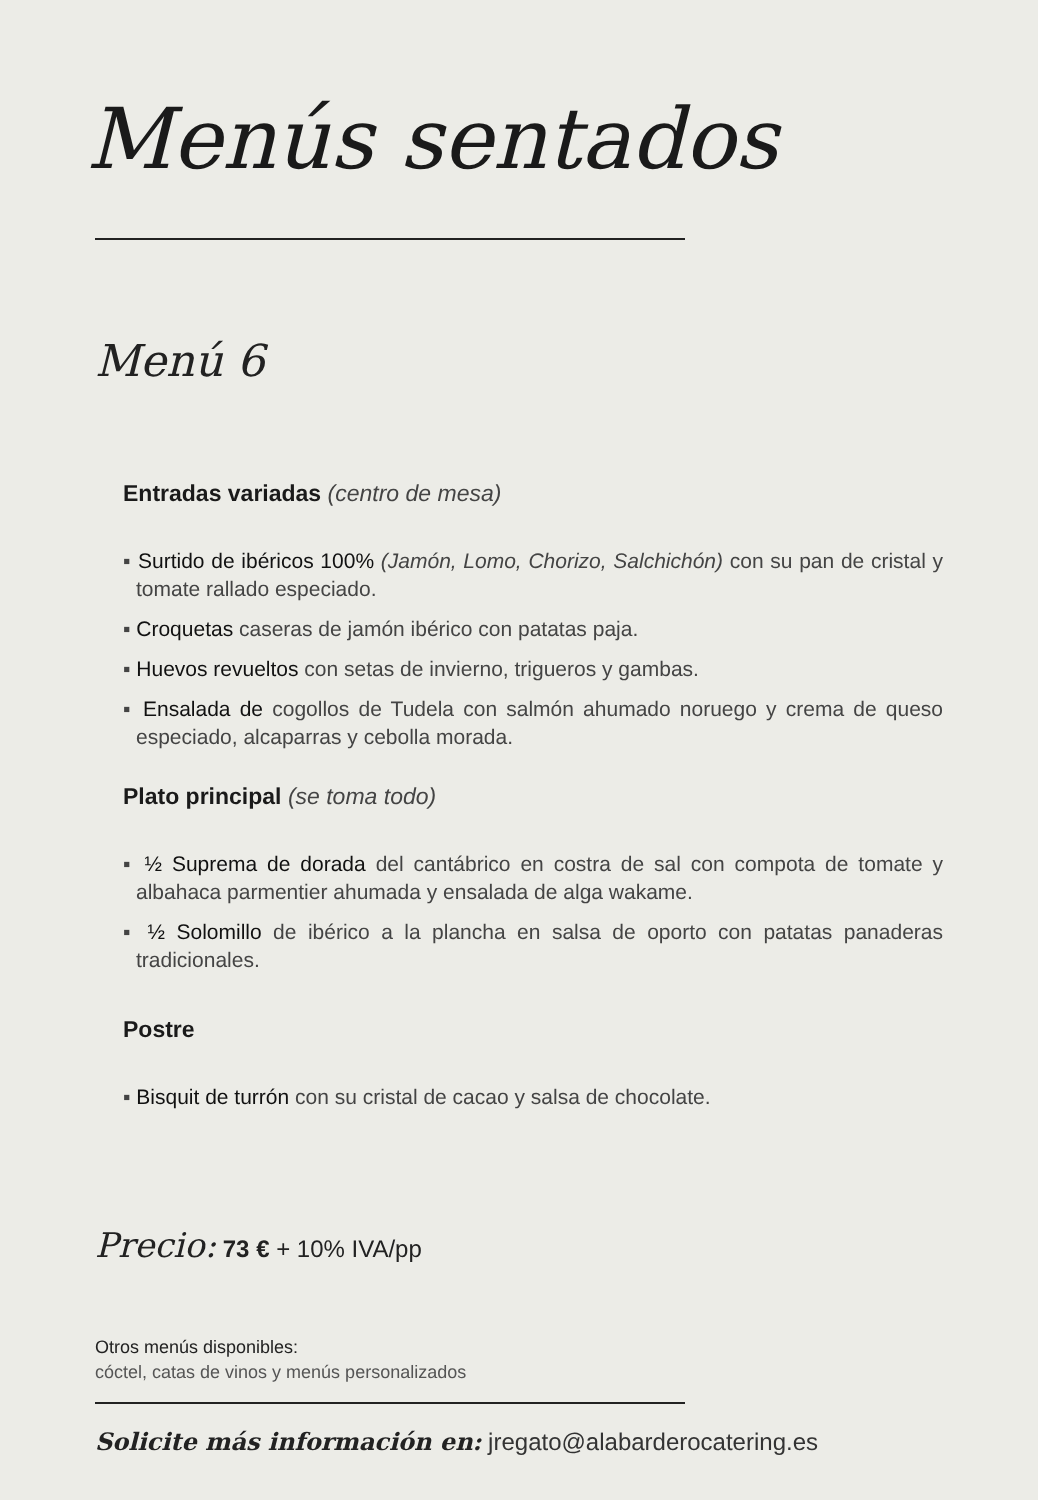Menús sentados
Menú 6
Entradas variadas (centro de mesa)
▪ Surtido de ibéricos 100% (Jamón, Lomo, Chorizo, Salchichón) con su pan de cristal y tomate rallado especiado.
▪ Croquetas caseras de jamón ibérico con patatas paja.
▪ Huevos revueltos con setas de invierno, trigueros y gambas.
▪ Ensalada de cogollos de Tudela con salmón ahumado noruego y crema de queso especiado, alcaparras y cebolla morada.
Plato principal (se toma todo)
▪ ½ Suprema de dorada del cantábrico en costra de sal con compota de tomate y albahaca parmentier ahumada y ensalada de alga wakame.
▪ ½ Solomillo de ibérico a la plancha en salsa de oporto con patatas panaderas tradicionales.
Postre
▪ Bisquit de turrón con su cristal de cacao y salsa de chocolate.
Precio: 73 € + 10% IVA/pp
Otros menús disponibles:
cóctel, catas de vinos y menús personalizados
Solicite más información en: jregato@alabarderocatering.es